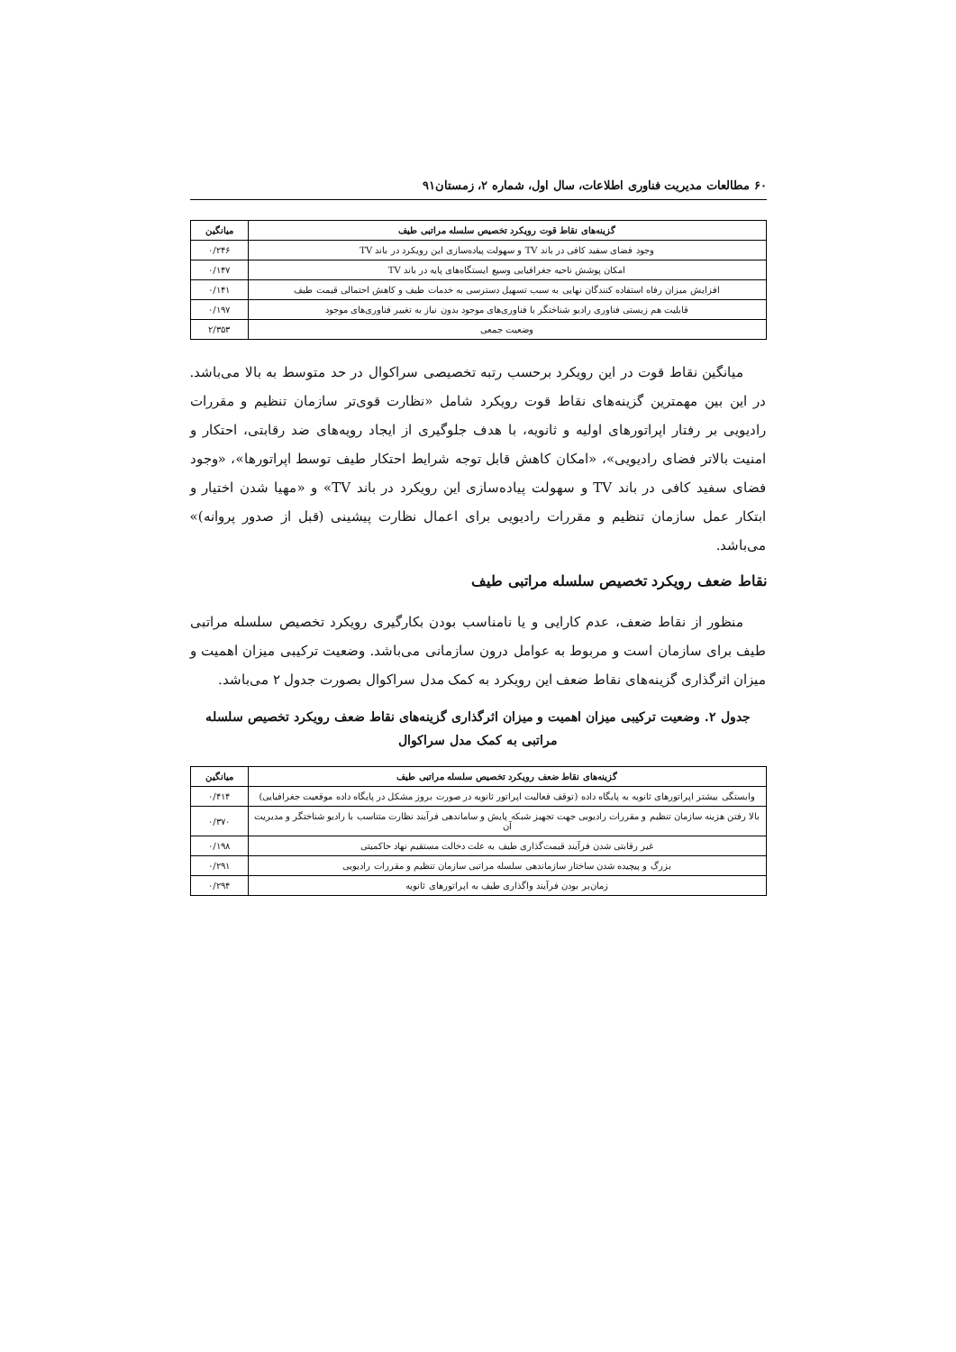۶۰ مطالعات مدیریت فناوری اطلاعات، سال اول، شماره ۲، زمستان۹۱
| گزینه‌های نقاط قوت رویکرد تخصیص سلسله مراتبی طیف | میانگین |
| --- | --- |
| وجود فضای سفید کافی در باند TV و سهولت پیاده‌سازی این رویکرد در باند TV | ۰/۲۴۶ |
| امکان پوشش ناحیه جغرافیایی وسیع ایستگاه‌های پایه در باند TV | ۰/۱۴۷ |
| افزایش میزان رفاه استفاده کنندگان نهایی به سبب تسهیل دسترسی به خدمات طیف و کاهش احتمالی قیمت طیف | ۰/۱۴۱ |
| قابلیت هم زیستی فناوری رادیو شناختگر با فناوری‌های موجود بدون نیاز به تغییر فناوری‌های موجود | ۰/۱۹۷ |
| وضعیت جمعی | ۲/۳۵۳ |
میانگین نقاط قوت در این رویکرد برحسب رتبه تخصیصی سراکوال در حد متوسط به بالا می‌باشد. در این بین مهمترین گزینه‌های نقاط قوت رویکرد شامل «نظارت قوی‌تر سازمان تنظیم و مقررات رادیویی بر رفتار اپراتورهای اولیه و ثانویه، با هدف جلوگیری از ایجاد رویه‌های ضد رقابتی، احتکار و امنیت بالاتر فضای رادیویی»، «امکان کاهش قابل توجه شرایط احتکار طیف توسط اپراتورها»، «وجود فضای سفید کافی در باند TV و سهولت پیاده‌سازی این رویکرد در باند TV» و «مهیا شدن اختیار و ابتکار عمل سازمان تنظیم و مقررات رادیویی برای اعمال نظارت پیشینی (قبل از صدور پروانه)» می‌باشد.
نقاط ضعف رویکرد تخصیص سلسله مراتبی طیف
منظور از نقاط ضعف، عدم کارایی و یا نامناسب بودن بکارگیری رویکرد تخصیص سلسله مراتبی طیف برای سازمان است و مربوط به عوامل درون سازمانی می‌باشد. وضعیت ترکیبی میزان اهمیت و میزان اثرگذاری گزینه‌های نقاط ضعف این رویکرد به کمک مدل سراکوال بصورت جدول ۲ می‌باشد.
جدول ۲. وضعیت ترکیبی میزان اهمیت و میزان اثرگذاری گزینه‌های نقاط ضعف رویکرد تخصیص سلسله مراتبی به کمک مدل سراکوال
| گزینه‌های نقاط ضعف رویکرد تخصیص سلسله مراتبی طیف | میانگین |
| --- | --- |
| وابستگی بیشتر اپراتورهای ثانویه به پایگاه داده (توقف فعالیت اپراتور ثانویه در صورت بروز مشکل در پایگاه داده موقعیت جغرافیایی) | ۰/۴۱۴ |
| بالا رفتن هزینه سازمان تنظیم و مقررات رادیویی جهت تجهیز شبکه پایش و ساماندهی فرآیند نظارت متناسب با رادیو شناختگر و مدیریت آن | ۰/۳۷۰ |
| غیر رقابتی شدن فرآیند قیمت‌گذاری طیف به علت دخالت مستقیم نهاد حاکمیتی | ۰/۱۹۸ |
| بزرگ و پیچیده شدن ساختار سازماندهی سلسله مراتبی سازمان تنظیم و مقررات رادیویی | ۰/۲۹۱ |
| زمان‌بر بودن فرآیند واگذاری طیف به اپراتورهای ثانویه | ۰/۲۹۴ |